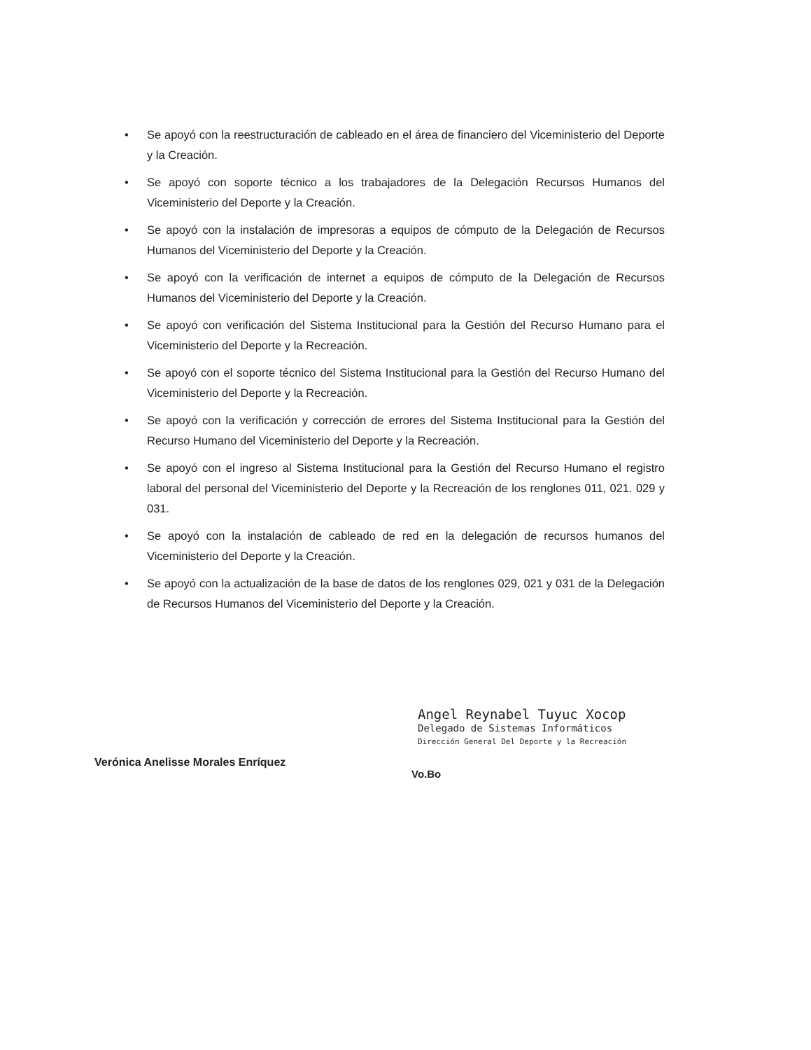• Se apoyó con la reestructuración de cableado en el área de financiero del Viceministerio del Deporte y la Creación.
• Se apoyó con soporte técnico a los trabajadores de la Delegación Recursos Humanos del Viceministerio del Deporte y la Creación.
• Se apoyó con la instalación de impresoras a equipos de cómputo de la Delegación de Recursos Humanos del Viceministerio del Deporte y la Creación.
• Se apoyó con la verificación de internet a equipos de cómputo de la Delegación de Recursos Humanos del Viceministerio del Deporte y la Creación.
• Se apoyó con verificación del Sistema Institucional para la Gestión del Recurso Humano para el Viceministerio del Deporte y la Recreación.
• Se apoyó con el soporte técnico del Sistema Institucional para la Gestión del Recurso Humano del Viceministerio del Deporte y la Recreación.
• Se apoyó con la verificación y corrección de errores del Sistema Institucional para la Gestión del Recurso Humano del Viceministerio del Deporte y la Recreación.
• Se apoyó con el ingreso al Sistema Institucional para la Gestión del Recurso Humano el registro laboral del personal del Viceministerio del Deporte y la Recreación de los renglones 011, 021. 029 y 031.
• Se apoyó con la instalación de cableado de red en la delegación de recursos humanos del Viceministerio del Deporte y la Creación.
• Se apoyó con la actualización de la base de datos de los renglones 029, 021 y 031 de la Delegación de Recursos Humanos del Viceministerio del Deporte y la Creación.
Verónica Anelisse Morales Enríquez
Angel Reynabel Tuyuc Xocop
Delegado de Sistemas Informáticos
Dirección General Del Deporte y la Recreación
Vo.Bo